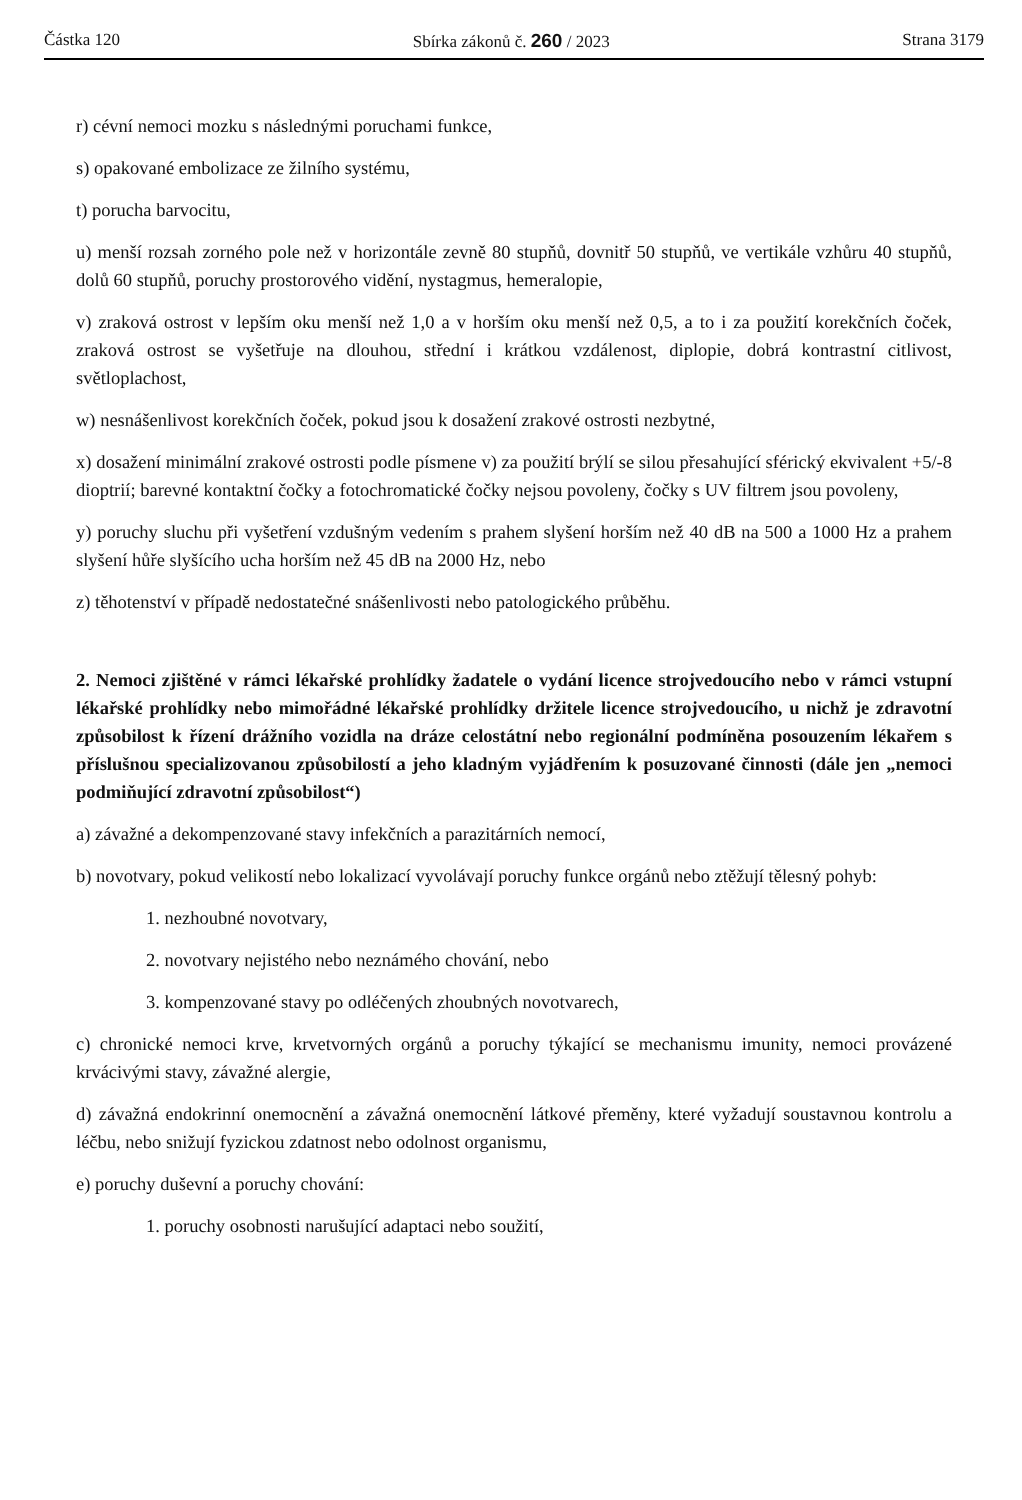Částka 120 Sbírka zákonů č. 260 / 2023 Strana 3179
r) cévní nemoci mozku s následnými poruchami funkce,
s) opakované embolizace ze žilního systému,
t) porucha barvocitu,
u) menší rozsah zorného pole než v horizontále zevně 80 stupňů, dovnitř 50 stupňů, ve vertikále vzhůru 40 stupňů, dolů 60 stupňů, poruchy prostorového vidění, nystagmus, hemeralopie,
v) zraková ostrost v lepším oku menší než 1,0 a v horším oku menší než 0,5, a to i za použití korekčních čoček, zraková ostrost se vyšetřuje na dlouhou, střední i krátkou vzdálenost, diplopie, dobrá kontrastní citlivost, světloplachost,
w) nesnášenlivost korekčních čoček, pokud jsou k dosažení zrakové ostrosti nezbytné,
x) dosažení minimální zrakové ostrosti podle písmene v) za použití brýlí se silou přesahující sférický ekvivalent +5/-8 dioptrií; barevné kontaktní čočky a fotochromatické čočky nejsou povoleny, čočky s UV filtrem jsou povoleny,
y) poruchy sluchu při vyšetření vzdušným vedením s prahem slyšení horším než 40 dB na 500 a 1000 Hz a prahem slyšení hůře slyšícího ucha horším než 45 dB na 2000 Hz, nebo
z) těhotenství v případě nedostatečné snášenlivosti nebo patologického průběhu.
2. Nemoci zjištěné v rámci lékařské prohlídky žadatele o vydání licence strojvedoucího nebo v rámci vstupní lékařské prohlídky nebo mimořádné lékařské prohlídky držitele licence strojvedoucího, u nichž je zdravotní způsobilost k řízení drážního vozidla na dráze celostátní nebo regionální podmíněna posouzením lékařem s příslušnou specializovanou způsobilostí a jeho kladným vyjádřením k posuzované činnosti (dále jen „nemoci podmiňující zdravotní způsobilost“)
a) závažné a dekompenzované stavy infekčních a parazitárních nemocí,
b) novotvary, pokud velikostí nebo lokalizací vyvolávají poruchy funkce orgánů nebo ztěžují tělesný pohyb:
1. nezhoubné novotvary,
2. novotvary nejistého nebo neznámého chování, nebo
3. kompenzované stavy po odléčených zhoubných novotvarech,
c) chronické nemoci krve, krvetvorných orgánů a poruchy týkající se mechanismu imunity, nemoci provázené krvácivými stavy, závažné alergie,
d) závažná endokrinní onemocnění a závažná onemocnění látkové přeměny, které vyžadují soustavnou kontrolu a léčbu, nebo snižují fyzickou zdatnost nebo odolnost organismu,
e) poruchy duševní a poruchy chování:
1. poruchy osobnosti narušující adaptaci nebo soužití,